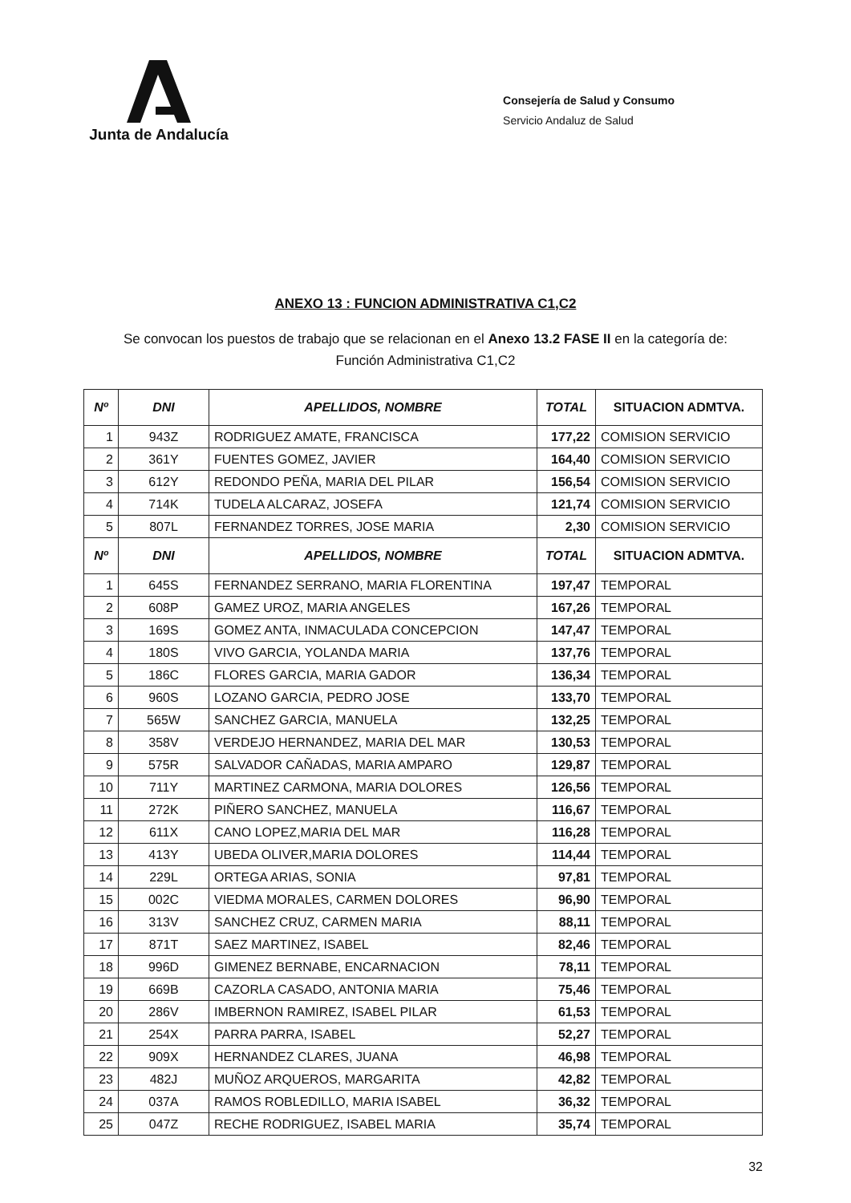Junta de Andalucía
Consejería de Salud y Consumo
Servicio Andaluz de Salud
ANEXO 13 : FUNCION ADMINISTRATIVA C1,C2
Se convocan los puestos de trabajo que se relacionan en el Anexo 13.2 FASE II en la categoría de:
Función Administrativa C1,C2
| Nº | DNI | APELLIDOS, NOMBRE | TOTAL | SITUACION ADMTVA. |
| --- | --- | --- | --- | --- |
| 1 | 943Z | RODRIGUEZ AMATE, FRANCISCA | 177,22 | COMISION SERVICIO |
| 2 | 361Y | FUENTES GOMEZ, JAVIER | 164,40 | COMISION SERVICIO |
| 3 | 612Y | REDONDO PEÑA, MARIA DEL PILAR | 156,54 | COMISION SERVICIO |
| 4 | 714K | TUDELA ALCARAZ, JOSEFA | 121,74 | COMISION SERVICIO |
| 5 | 807L | FERNANDEZ TORRES, JOSE MARIA | 2,30 | COMISION SERVICIO |
| Nº | DNI | APELLIDOS, NOMBRE | TOTAL | SITUACION ADMTVA. |
| 1 | 645S | FERNANDEZ SERRANO, MARIA FLORENTINA | 197,47 | TEMPORAL |
| 2 | 608P | GAMEZ UROZ, MARIA ANGELES | 167,26 | TEMPORAL |
| 3 | 169S | GOMEZ ANTA, INMACULADA CONCEPCION | 147,47 | TEMPORAL |
| 4 | 180S | VIVO GARCIA, YOLANDA MARIA | 137,76 | TEMPORAL |
| 5 | 186C | FLORES GARCIA, MARIA GADOR | 136,34 | TEMPORAL |
| 6 | 960S | LOZANO GARCIA, PEDRO JOSE | 133,70 | TEMPORAL |
| 7 | 565W | SANCHEZ GARCIA, MANUELA | 132,25 | TEMPORAL |
| 8 | 358V | VERDEJO HERNANDEZ, MARIA DEL MAR | 130,53 | TEMPORAL |
| 9 | 575R | SALVADOR CAÑADAS, MARIA AMPARO | 129,87 | TEMPORAL |
| 10 | 711Y | MARTINEZ CARMONA, MARIA DOLORES | 126,56 | TEMPORAL |
| 11 | 272K | PIÑERO SANCHEZ, MANUELA | 116,67 | TEMPORAL |
| 12 | 611X | CANO LOPEZ,MARIA DEL MAR | 116,28 | TEMPORAL |
| 13 | 413Y | UBEDA OLIVER,MARIA DOLORES | 114,44 | TEMPORAL |
| 14 | 229L | ORTEGA ARIAS, SONIA | 97,81 | TEMPORAL |
| 15 | 002C | VIEDMA MORALES, CARMEN DOLORES | 96,90 | TEMPORAL |
| 16 | 313V | SANCHEZ CRUZ, CARMEN MARIA | 88,11 | TEMPORAL |
| 17 | 871T | SAEZ MARTINEZ, ISABEL | 82,46 | TEMPORAL |
| 18 | 996D | GIMENEZ BERNABE, ENCARNACION | 78,11 | TEMPORAL |
| 19 | 669B | CAZORLA CASADO, ANTONIA MARIA | 75,46 | TEMPORAL |
| 20 | 286V | IMBERNON RAMIREZ, ISABEL PILAR | 61,53 | TEMPORAL |
| 21 | 254X | PARRA PARRA, ISABEL | 52,27 | TEMPORAL |
| 22 | 909X | HERNANDEZ CLARES, JUANA | 46,98 | TEMPORAL |
| 23 | 482J | MUÑOZ ARQUEROS, MARGARITA | 42,82 | TEMPORAL |
| 24 | 037A | RAMOS ROBLEDILLO, MARIA ISABEL | 36,32 | TEMPORAL |
| 25 | 047Z | RECHE RODRIGUEZ, ISABEL MARIA | 35,74 | TEMPORAL |
32